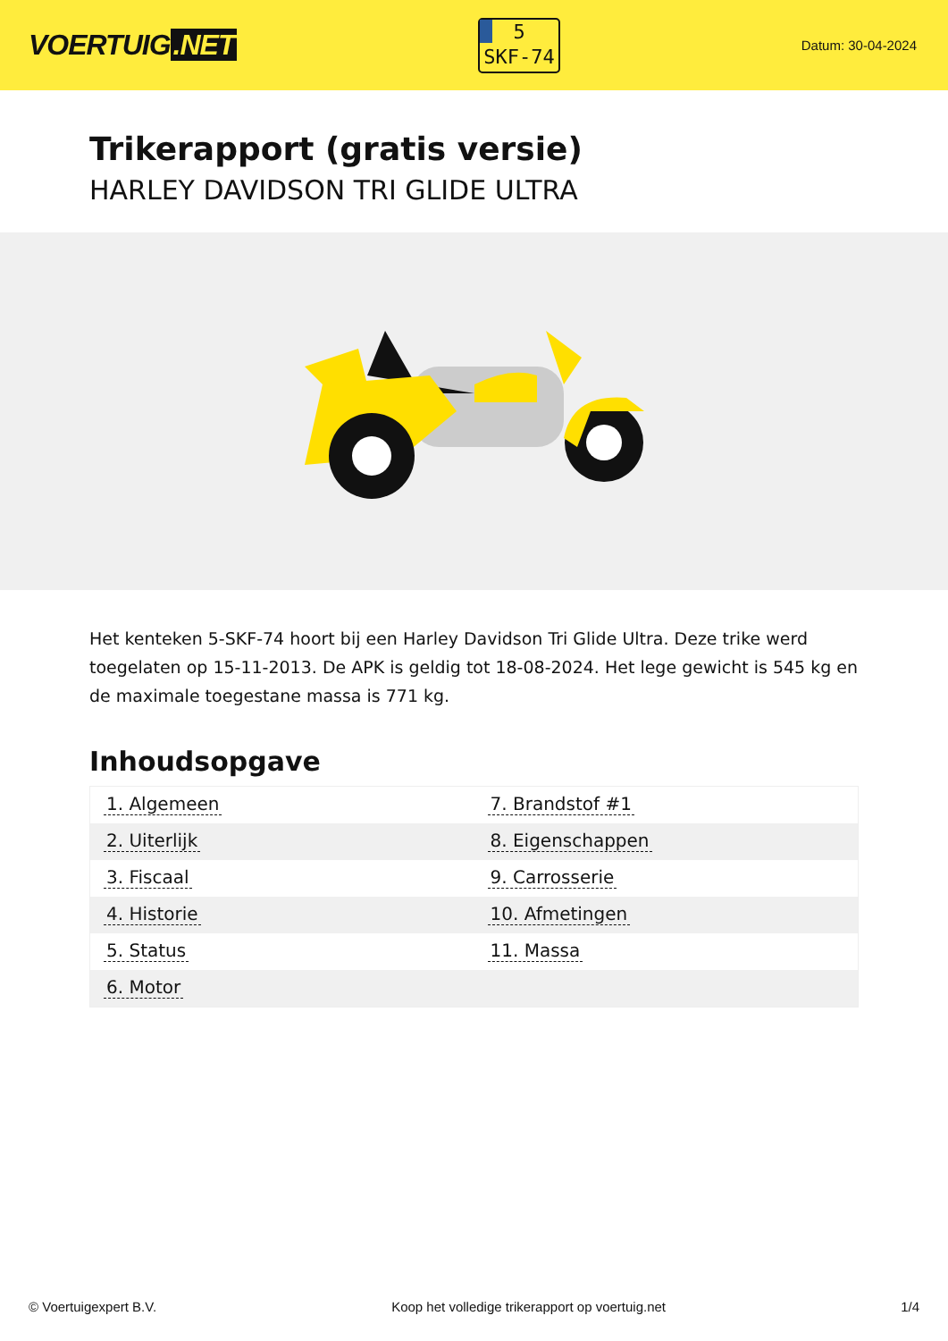VOERTUIG.NET
5
SKF-74
Datum: 30-04-2024
Trikerapport (gratis versie)
HARLEY DAVIDSON TRI GLIDE ULTRA
Het kenteken 5-SKF-74 hoort bij een Harley Davidson Tri Glide Ultra. Deze trike werd toegelaten op 15-11-2013. De APK is geldig tot 18-08-2024. Het lege gewicht is 545 kg en de maximale toegestane massa is 771 kg.
Inhoudsopgave
| 1. Algemeen | 7. Brandstof #1 |
| 2. Uiterlijk | 8. Eigenschappen |
| 3. Fiscaal | 9. Carrosserie |
| 4. Historie | 10. Afmetingen |
| 5. Status | 11. Massa |
| 6. Motor | |
© Voertuigexpert B.V. Koop het volledige trikerapport op voertuig.net 1/4